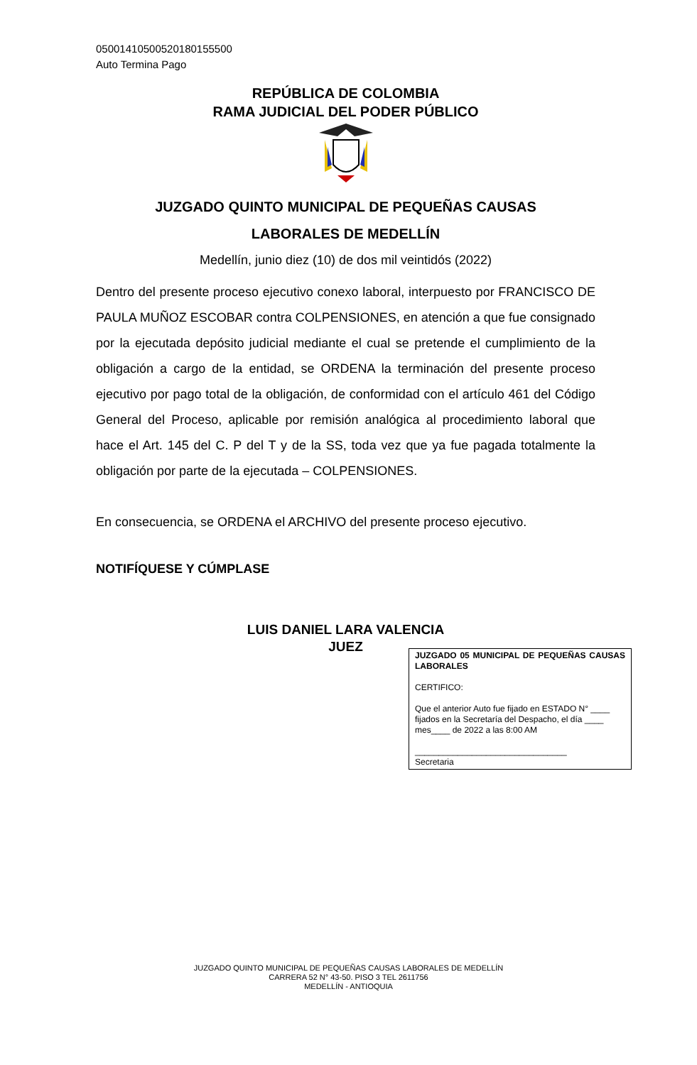05001410500520180155500
Auto Termina Pago
REPÚBLICA DE COLOMBIA
RAMA JUDICIAL DEL PODER PÚBLICO
JUZGADO QUINTO MUNICIPAL DE PEQUEÑAS CAUSAS
LABORALES DE MEDELLÍN
Medellín, junio diez (10) de dos mil veintidós (2022)
Dentro del presente proceso ejecutivo conexo laboral, interpuesto por FRANCISCO DE PAULA MUÑOZ ESCOBAR contra COLPENSIONES, en atención a que fue consignado por la ejecutada depósito judicial mediante el cual se pretende el cumplimiento de la obligación a cargo de la entidad, se ORDENA la terminación del presente proceso ejecutivo por pago total de la obligación, de conformidad con el artículo 461 del Código General del Proceso, aplicable por remisión analógica al procedimiento laboral que hace el Art. 145 del C. P del T y de la SS, toda vez que ya fue pagada totalmente la obligación por parte de la ejecutada – COLPENSIONES.
En consecuencia, se ORDENA el ARCHIVO del presente proceso ejecutivo.
NOTIFÍQUESE Y CÚMPLASE
LUIS DANIEL LARA VALENCIA
JUEZ
JUZGADO 05 MUNICIPAL DE PEQUEÑAS CAUSAS LABORALES
CERTIFICO:
Que el anterior Auto fue fijado en ESTADO N° ____ fijados en la Secretaría del Despacho, el día ____ mes____ de 2022 a las 8:00 AM
________________________________
Secretaria
JUZGADO QUINTO MUNICIPAL DE PEQUEÑAS CAUSAS LABORALES DE MEDELLÍN
CARRERA 52 N° 43-50. PISO 3 TEL 2611756
MEDELLÍN - ANTIOQUIA